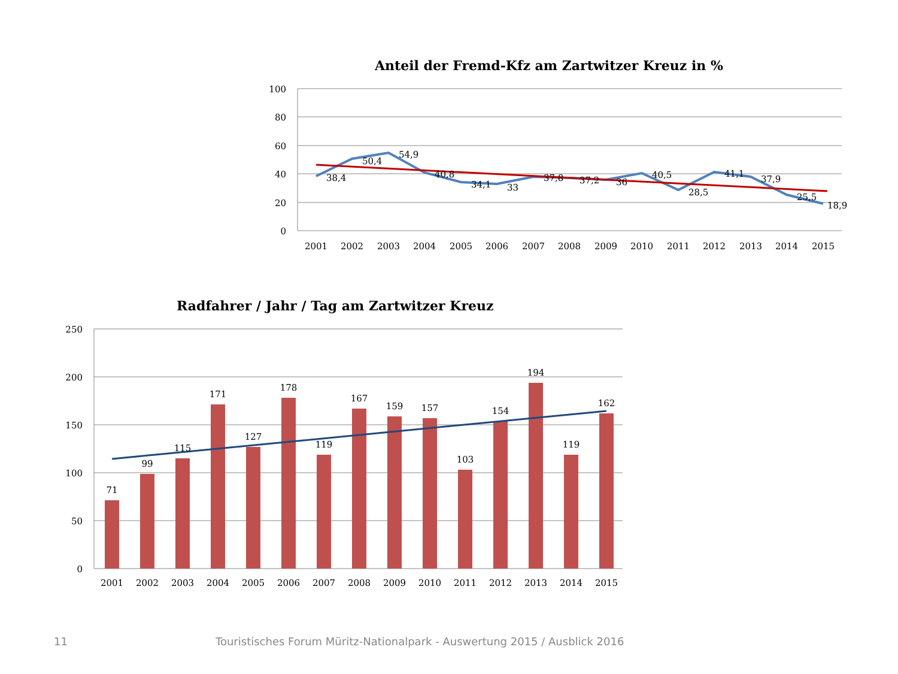Anteil der Fremd-Kfz am Zartwitzer Kreuz in %
100
80
60
40
20
0
2001
2002
2003
2004
2005
2006
2007
2008
2009
2010
2011
2012
2013
2014
2015
38,4
50,4
54,9
40,8
34,1
33
37,8
37,2
36
40,5
28,5
41,1
37,9
25,5
18,9
Radfahrer / Jahr / Tag am Zartwitzer Kreuz
250
200
150
100
50
0
71
99
115
171
127
178
119
167
159
157
103
154
194
119
162
2001
2002
2003
2004
2005
2006
2007
2008
2009
2010
2011
2012
2013
2014
2015
11 Touristisches Forum Müritz-Nationalpark - Auswertung 2015 / Ausblick 2016